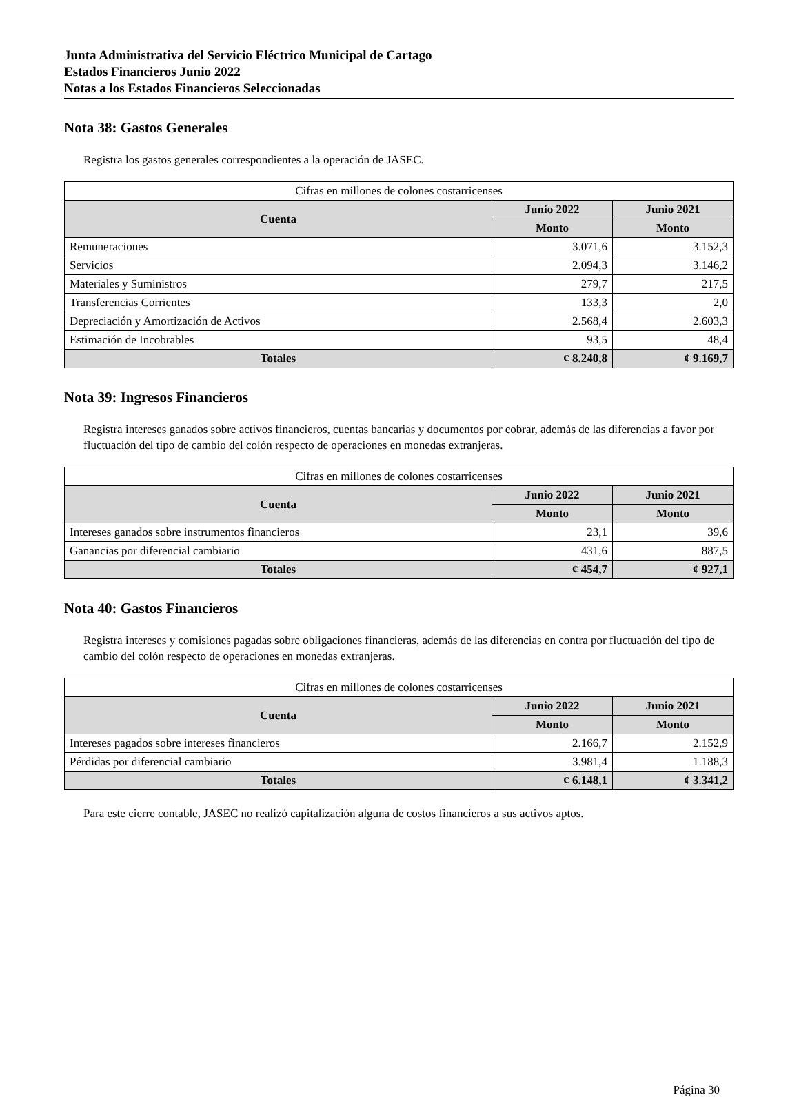Junta Administrativa del Servicio Eléctrico Municipal de Cartago
Estados Financieros Junio 2022
Notas a los Estados Financieros Seleccionadas
Nota 38: Gastos Generales
Registra los gastos generales correspondientes a la operación de JASEC.
| Cifras en millones de colones costarricenses | | |
| Cuenta | Junio 2022 | Junio 2021 |
| | Monto | Monto |
| Remuneraciones | 3.071,6 | 3.152,3 |
| Servicios | 2.094,3 | 3.146,2 |
| Materiales y Suministros | 279,7 | 217,5 |
| Transferencias Corrientes | 133,3 | 2,0 |
| Depreciación y Amortización de Activos | 2.568,4 | 2.603,3 |
| Estimación de Incobrables | 93,5 | 48,4 |
| Totales | ¢ 8.240,8 | ¢ 9.169,7 |
Nota 39: Ingresos Financieros
Registra intereses ganados sobre activos financieros, cuentas bancarias y documentos por cobrar, además de las diferencias a favor por fluctuación del tipo de cambio del colón respecto de operaciones en monedas extranjeras.
| Cifras en millones de colones costarricenses | | |
| Cuenta | Junio 2022 | Junio 2021 |
| | Monto | Monto |
| Intereses ganados sobre instrumentos financieros | 23,1 | 39,6 |
| Ganancias por diferencial cambiario | 431,6 | 887,5 |
| Totales | ¢ 454,7 | ¢ 927,1 |
Nota 40: Gastos Financieros
Registra intereses y comisiones pagadas sobre obligaciones financieras, además de las diferencias en contra por fluctuación del tipo de cambio del colón respecto de operaciones en monedas extranjeras.
| Cifras en millones de colones costarricenses | | |
| Cuenta | Junio 2022 | Junio 2021 |
| | Monto | Monto |
| Intereses pagados sobre intereses financieros | 2.166,7 | 2.152,9 |
| Pérdidas por diferencial cambiario | 3.981,4 | 1.188,3 |
| Totales | ¢ 6.148,1 | ¢ 3.341,2 |
Para este cierre contable, JASEC no realizó capitalización alguna de costos financieros a sus activos aptos.
Página 30